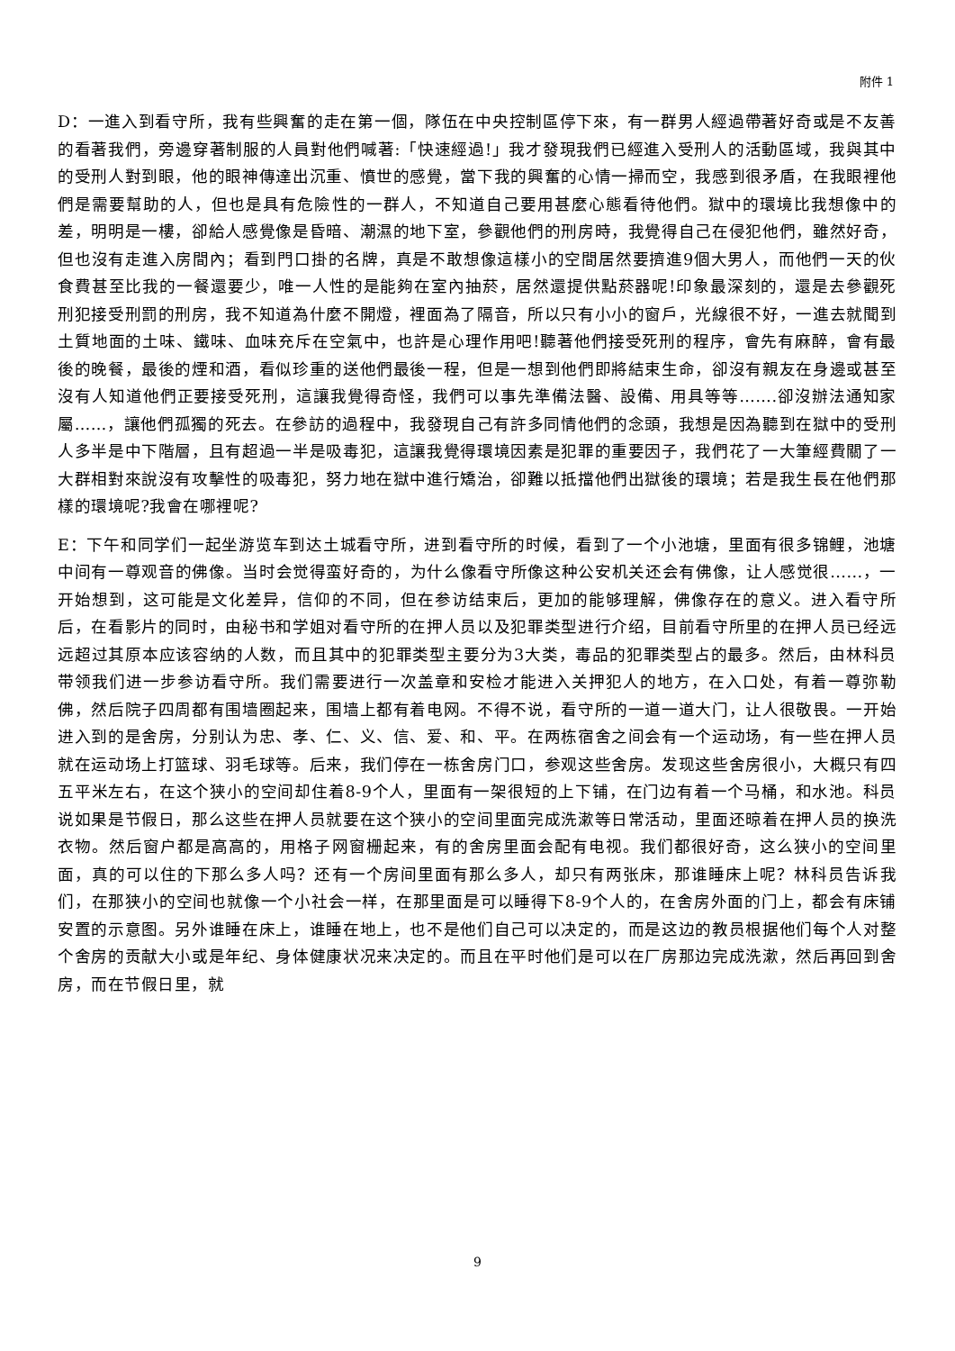附件 1
D：一進入到看守所，我有些興奮的走在第一個，隊伍在中央控制區停下來，有一群男人經過帶著好奇或是不友善的看著我們，旁邊穿著制服的人員對他們喊著:「快速經過!」我才發現我們已經進入受刑人的活動區域，我與其中的受刑人對到眼，他的眼神傳達出沉重、憤世的感覺，當下我的興奮的心情一掃而空，我感到很矛盾，在我眼裡他們是需要幫助的人，但也是具有危險性的一群人，不知道自己要用甚麼心態看待他們。獄中的環境比我想像中的差，明明是一樓，卻給人感覺像是昏暗、潮濕的地下室，參觀他們的刑房時，我覺得自己在侵犯他們，雖然好奇，但也沒有走進入房間內；看到門口掛的名牌，真是不敢想像這樣小的空間居然要擠進9個大男人，而他們一天的伙食費甚至比我的一餐還要少，唯一人性的是能夠在室內抽菸，居然還提供點菸器呢!印象最深刻的，還是去參觀死刑犯接受刑罰的刑房，我不知道為什麼不開燈，裡面為了隔音，所以只有小小的窗戶，光線很不好，一進去就聞到土質地面的土味、鐵味、血味充斥在空氣中，也許是心理作用吧!聽著他們接受死刑的程序，會先有麻醉，會有最後的晚餐，最後的煙和酒，看似珍重的送他們最後一程，但是一想到他們即將結束生命，卻沒有親友在身邊或甚至沒有人知道他們正要接受死刑，這讓我覺得奇怪，我們可以事先準備法醫、設備、用具等等…….卻沒辦法通知家屬……，讓他們孤獨的死去。在參訪的過程中，我發現自己有許多同情他們的念頭，我想是因為聽到在獄中的受刑人多半是中下階層，且有超過一半是吸毒犯，這讓我覺得環境因素是犯罪的重要因子，我們花了一大筆經費關了一大群相對來說沒有攻擊性的吸毒犯，努力地在獄中進行矯治，卻難以抵擋他們出獄後的環境；若是我生長在他們那樣的環境呢?我會在哪裡呢?
E：下午和同学们一起坐游览车到达土城看守所，进到看守所的时候，看到了一个小池塘，里面有很多锦鲤，池塘中间有一尊观音的佛像。当时会觉得蛮好奇的，为什么像看守所像这种公安机关还会有佛像，让人感觉很......，一开始想到，这可能是文化差异，信仰的不同，但在参访结束后，更加的能够理解，佛像存在的意义。进入看守所后，在看影片的同时，由秘书和学姐对看守所的在押人员以及犯罪类型进行介绍，目前看守所里的在押人员已经远远超过其原本应该容纳的人数，而且其中的犯罪类型主要分为3大类，毒品的犯罪类型占的最多。然后，由林科员带领我们进一步参访看守所。我们需要进行一次盖章和安检才能进入关押犯人的地方，在入口处，有着一尊弥勒佛，然后院子四周都有围墙圈起来，围墙上都有着电网。不得不说，看守所的一道一道大门，让人很敬畏。一开始进入到的是舍房，分别认为忠、孝、仁、义、信、爱、和、平。在两栋宿舍之间会有一个运动场，有一些在押人员就在运动场上打篮球、羽毛球等。后来，我们停在一栋舍房门口，参观这些舍房。发现这些舍房很小，大概只有四五平米左右，在这个狭小的空间却住着8-9个人，里面有一架很短的上下铺，在门边有着一个马桶，和水池。科员说如果是节假日，那么这些在押人员就要在这个狭小的空间里面完成洗漱等日常活动，里面还晾着在押人员的换洗衣物。然后窗户都是高高的，用格子网窗栅起来，有的舍房里面会配有电视。我们都很好奇，这么狭小的空间里面，真的可以住的下那么多人吗？还有一个房间里面有那么多人，却只有两张床，那谁睡床上呢？林科员告诉我们，在那狭小的空间也就像一个小社会一样，在那里面是可以睡得下8-9个人的，在舍房外面的门上，都会有床铺安置的示意图。另外谁睡在床上，谁睡在地上，也不是他们自己可以决定的，而是这边的教员根据他们每个人对整个舍房的贡献大小或是年纪、身体健康状况来决定的。而且在平时他们是可以在厂房那边完成洗漱，然后再回到舍房，而在节假日里，就
9